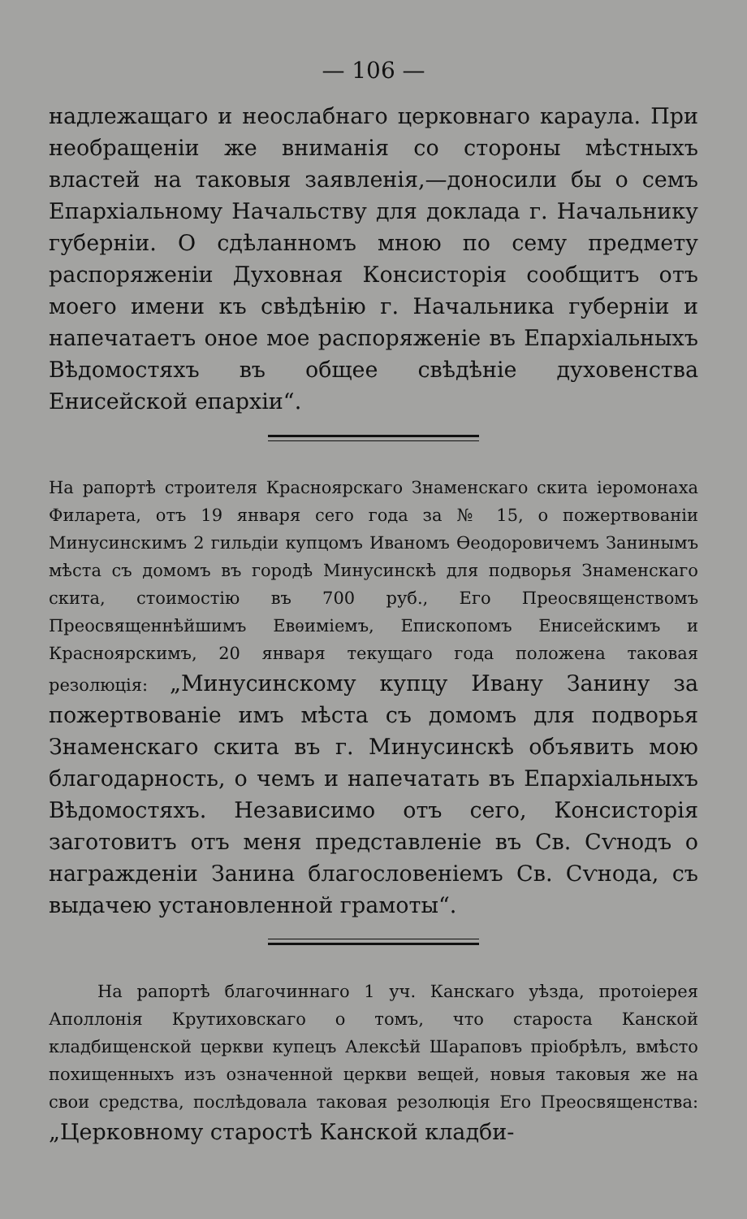— 106 —
надлежащаго и неослабнаго церковнаго караула. При необращеніи же вниманія со стороны мѣстныхъ властей на таковыя заявленія,—доносили бы о семъ Епархіальному Начальству для доклада г. Начальнику губерніи. О сдѣланномъ мною по сему предмету распоряженіи Духовная Консисторія сообщитъ отъ моего имени къ свѣдѣнію г. Начальника губерніи и напечатаетъ оное мое распоряженіе въ Епархіальныхъ Вѣдомостяхъ въ общее свѣдѣніе духовенства Енисейской епархіи“.
На рапортѣ строителя Красноярскаго Знаменскаго скита іеромонаха Филарета, отъ 19 января сего года за № 15, о пожертвованіи Минусинскимъ 2 гильдіи купцомъ Иваномъ Ѳеодоровичемъ Занинымъ мѣста съ домомъ въ городѣ Минусинскѣ для подворья Знаменскаго скита, стоимостію въ 700 руб., Его Преосвященствомъ Преосвященнѣйшимъ Евѳиміемъ, Епископомъ Енисейскимъ и Красноярскимъ, 20 января текущаго года положена таковая резолюція: „Минусинскому купцу Ивану Занину за пожертвованіе имъ мѣста съ домомъ для подворья Знаменскаго скита въ г. Минусинскѣ объявить мою благодарность, о чемъ и напечатать въ Епархіальныхъ Вѣдомостяхъ. Независимо отъ сего, Консисторія заготовитъ отъ меня представленіе въ Св. Сѵнодъ о награжденіи Занина благословеніемъ Св. Сѵнода, съ выдачею установленной грамоты“.
На рапортѣ благочиннаго 1 уч. Канскаго уѣзда, протоіерея Аполлонія Крутиховскаго о томъ, что староста Канской кладбищенской церкви купецъ Алексѣй Шараповъ пріобрѣлъ, вмѣсто похищенныхъ изъ означенной церкви вещей, новыя таковыя же на свои средства, послѣдовала таковая резолюція Его Преосвященства: „Церковному старостѣ Канской кладби-